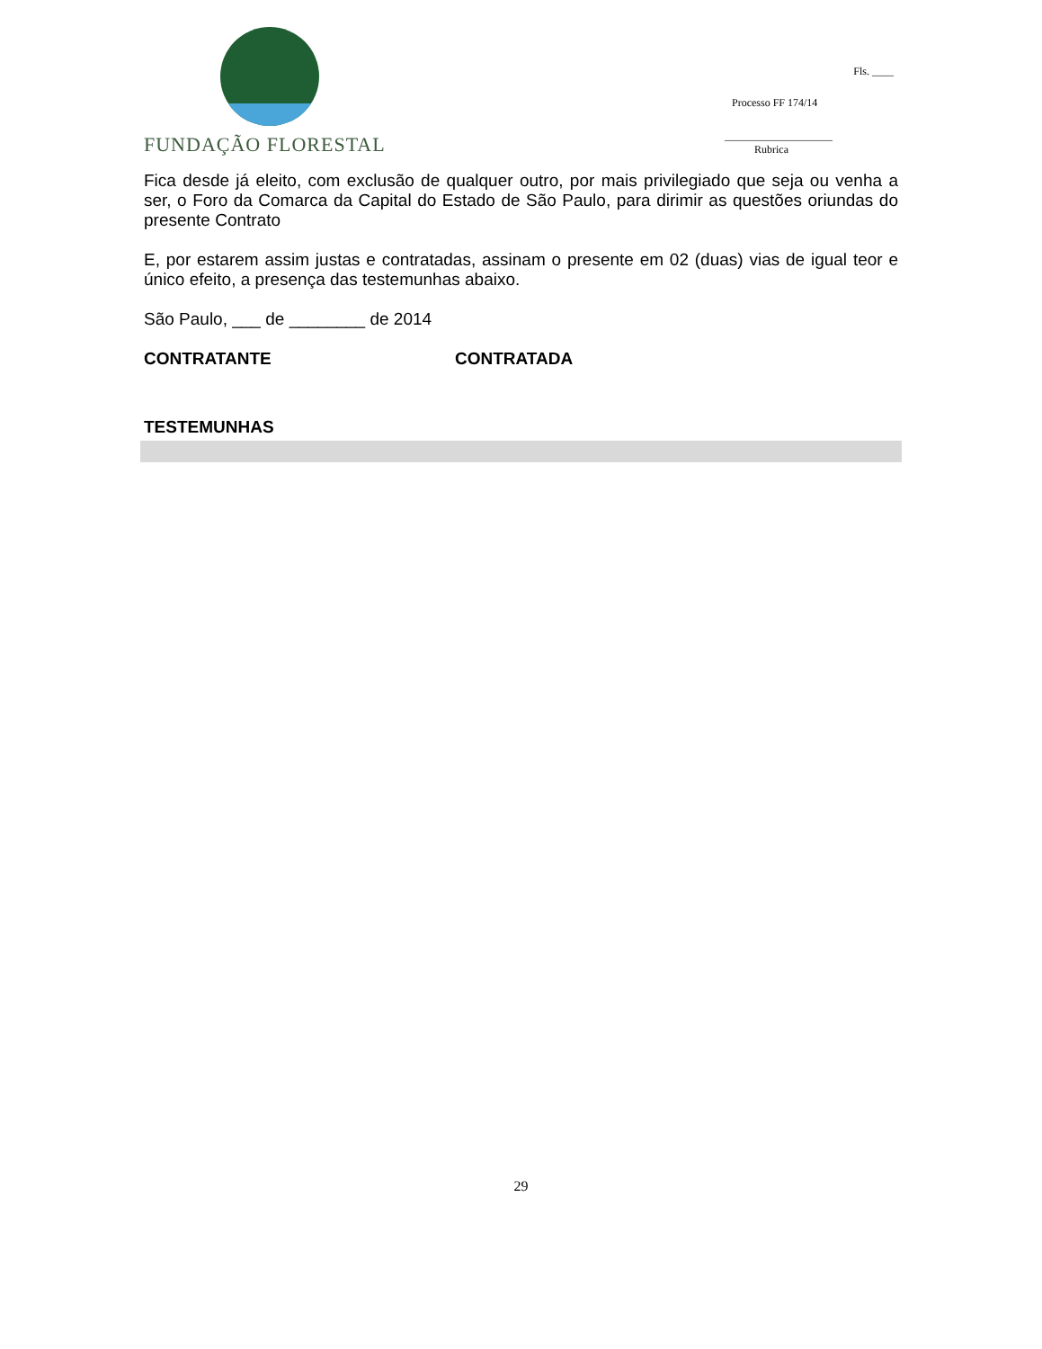FUNDAÇÃO FLORESTAL
Fls. ____
Processo FF 174/14
____________________
Rubrica
Fica desde já eleito, com exclusão de qualquer outro, por mais privilegiado que seja ou venha a ser, o Foro da Comarca da Capital do Estado de São Paulo, para dirimir as questões oriundas do presente Contrato
E, por estarem assim justas e contratadas, assinam o presente em 02 (duas) vias de igual teor e único efeito, a presença das testemunhas abaixo.
São Paulo, ___ de ________ de 2014
CONTRATANTE CONTRATADA
TESTEMUNHAS
29